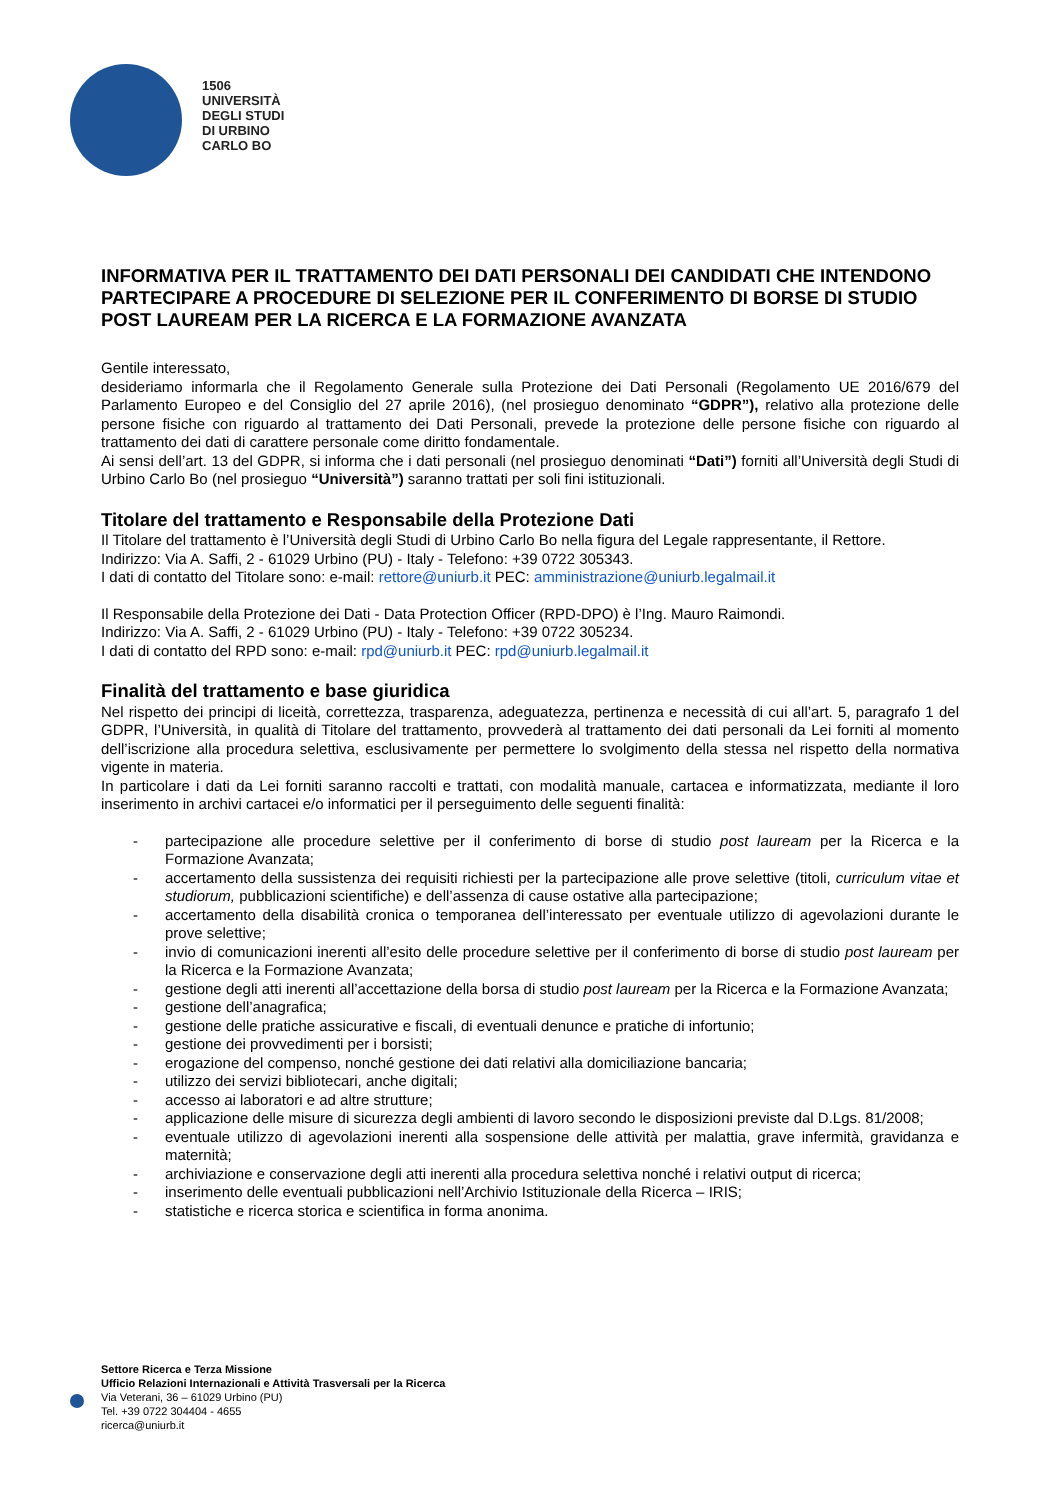1506
UNIVERSITÀ
DEGLI STUDI
DI URBINO
CARLO BO
INFORMATIVA PER IL TRATTAMENTO DEI DATI PERSONALI DEI CANDIDATI CHE INTENDONO PARTECIPARE A PROCEDURE DI SELEZIONE PER IL CONFERIMENTO DI BORSE DI STUDIO POST LAUREAM PER LA RICERCA E LA FORMAZIONE AVANZATA
Gentile interessato,
desideriamo informarla che il Regolamento Generale sulla Protezione dei Dati Personali (Regolamento UE 2016/679 del Parlamento Europeo e del Consiglio del 27 aprile 2016), (nel prosieguo denominato “GDPR”), relativo alla protezione delle persone fisiche con riguardo al trattamento dei Dati Personali, prevede la protezione delle persone fisiche con riguardo al trattamento dei dati di carattere personale come diritto fondamentale.
Ai sensi dell’art. 13 del GDPR, si informa che i dati personali (nel prosieguo denominati “Dati”) forniti all’Università degli Studi di Urbino Carlo Bo (nel prosieguo “Università”) saranno trattati per soli fini istituzionali.
Titolare del trattamento e Responsabile della Protezione Dati
Il Titolare del trattamento è l’Università degli Studi di Urbino Carlo Bo nella figura del Legale rappresentante, il Rettore.
Indirizzo: Via A. Saffi, 2 - 61029 Urbino (PU) - Italy - Telefono: +39 0722 305343.
I dati di contatto del Titolare sono: e-mail: rettore@uniurb.it PEC: amministrazione@uniurb.legalmail.it
Il Responsabile della Protezione dei Dati - Data Protection Officer (RPD-DPO) è l’Ing. Mauro Raimondi.
Indirizzo: Via A. Saffi, 2 - 61029 Urbino (PU) - Italy - Telefono: +39 0722 305234.
I dati di contatto del RPD sono: e-mail: rpd@uniurb.it PEC: rpd@uniurb.legalmail.it
Finalità del trattamento e base giuridica
Nel rispetto dei principi di liceità, correttezza, trasparenza, adeguatezza, pertinenza e necessità di cui all’art. 5, paragrafo 1 del GDPR, l’Università, in qualità di Titolare del trattamento, provvederà al trattamento dei dati personali da Lei forniti al momento dell’iscrizione alla procedura selettiva, esclusivamente per permettere lo svolgimento della stessa nel rispetto della normativa vigente in materia.
In particolare i dati da Lei forniti saranno raccolti e trattati, con modalità manuale, cartacea e informatizzata, mediante il loro inserimento in archivi cartacei e/o informatici per il perseguimento delle seguenti finalità:
- partecipazione alle procedure selettive per il conferimento di borse di studio post lauream per la Ricerca e la Formazione Avanzata;
- accertamento della sussistenza dei requisiti richiesti per la partecipazione alle prove selettive (titoli, curriculum vitae et studiorum, pubblicazioni scientifiche) e dell’assenza di cause ostative alla partecipazione;
- accertamento della disabilità cronica o temporanea dell’interessato per eventuale utilizzo di agevolazioni durante le prove selettive;
- invio di comunicazioni inerenti all’esito delle procedure selettive per il conferimento di borse di studio post lauream per la Ricerca e la Formazione Avanzata;
- gestione degli atti inerenti all’accettazione della borsa di studio post lauream per la Ricerca e la Formazione Avanzata;
- gestione dell’anagrafica;
- gestione delle pratiche assicurative e fiscali, di eventuali denunce e pratiche di infortunio;
- gestione dei provvedimenti per i borsisti;
- erogazione del compenso, nonché gestione dei dati relativi alla domiciliazione bancaria;
- utilizzo dei servizi bibliotecari, anche digitali;
- accesso ai laboratori e ad altre strutture;
- applicazione delle misure di sicurezza degli ambienti di lavoro secondo le disposizioni previste dal D.Lgs. 81/2008;
- eventuale utilizzo di agevolazioni inerenti alla sospensione delle attività per malattia, grave infermità, gravidanza e maternità;
- archiviazione e conservazione degli atti inerenti alla procedura selettiva nonché i relativi output di ricerca;
- inserimento delle eventuali pubblicazioni nell’Archivio Istituzionale della Ricerca – IRIS;
- statistiche e ricerca storica e scientifica in forma anonima.
Settore Ricerca e Terza Missione
Ufficio Relazioni Internazionali e Attività Trasversali per la Ricerca
Via Veterani, 36 – 61029 Urbino (PU)
Tel. +39 0722 304404 - 4655
ricerca@uniurb.it